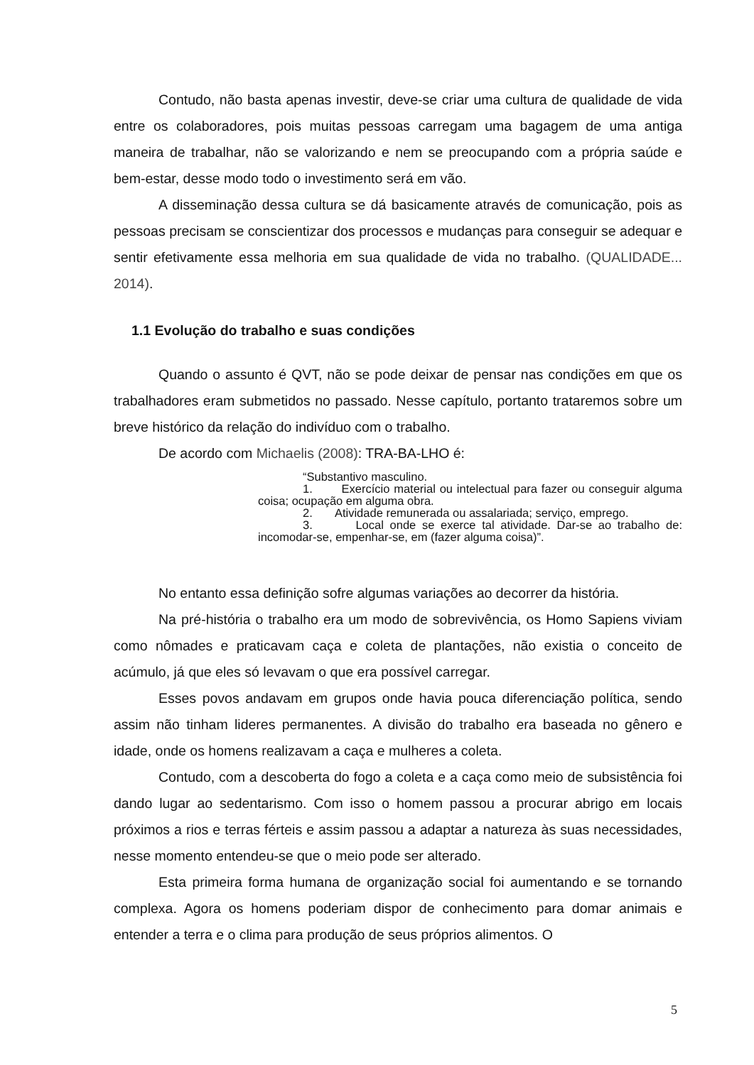Contudo, não basta apenas investir, deve-se criar uma cultura de qualidade de vida entre os colaboradores, pois muitas pessoas carregam uma bagagem de uma antiga maneira de trabalhar, não se valorizando e nem se preocupando com a própria saúde e bem-estar, desse modo todo o investimento será em vão.
A disseminação dessa cultura se dá basicamente através de comunicação, pois as pessoas precisam se conscientizar dos processos e mudanças para conseguir se adequar e sentir efetivamente essa melhoria em sua qualidade de vida no trabalho. (QUALIDADE... 2014).
1.1 Evolução do trabalho e suas condições
Quando o assunto é QVT, não se pode deixar de pensar nas condições em que os trabalhadores eram submetidos no passado. Nesse capítulo, portanto trataremos sobre um breve histórico da relação do indivíduo com o trabalho.
De acordo com Michaelis (2008): TRA-BA-LHO é:
“Substantivo masculino.
1. Exercício material ou intelectual para fazer ou conseguir alguma coisa; ocupação em alguma obra.
2. Atividade remunerada ou assalariada; serviço, emprego.
3. Local onde se exerce tal atividade. Dar-se ao trabalho de: incomodar-se, empenhar-se, em (fazer alguma coisa)”.
No entanto essa definição sofre algumas variações ao decorrer da história.
Na pré-história o trabalho era um modo de sobrevivência, os Homo Sapiens viviam como nômades e praticavam caça e coleta de plantações, não existia o conceito de acúmulo, já que eles só levavam o que era possível carregar.
Esses povos andavam em grupos onde havia pouca diferenciação política, sendo assim não tinham lideres permanentes. A divisão do trabalho era baseada no gênero e idade, onde os homens realizavam a caça e mulheres a coleta.
Contudo, com a descoberta do fogo a coleta e a caça como meio de subsistência foi dando lugar ao sedentarismo. Com isso o homem passou a procurar abrigo em locais próximos a rios e terras férteis e assim passou a adaptar a natureza às suas necessidades, nesse momento entendeu-se que o meio pode ser alterado.
Esta primeira forma humana de organização social foi aumentando e se tornando complexa. Agora os homens poderiam dispor de conhecimento para domar animais e entender a terra e o clima para produção de seus próprios alimentos. O
5